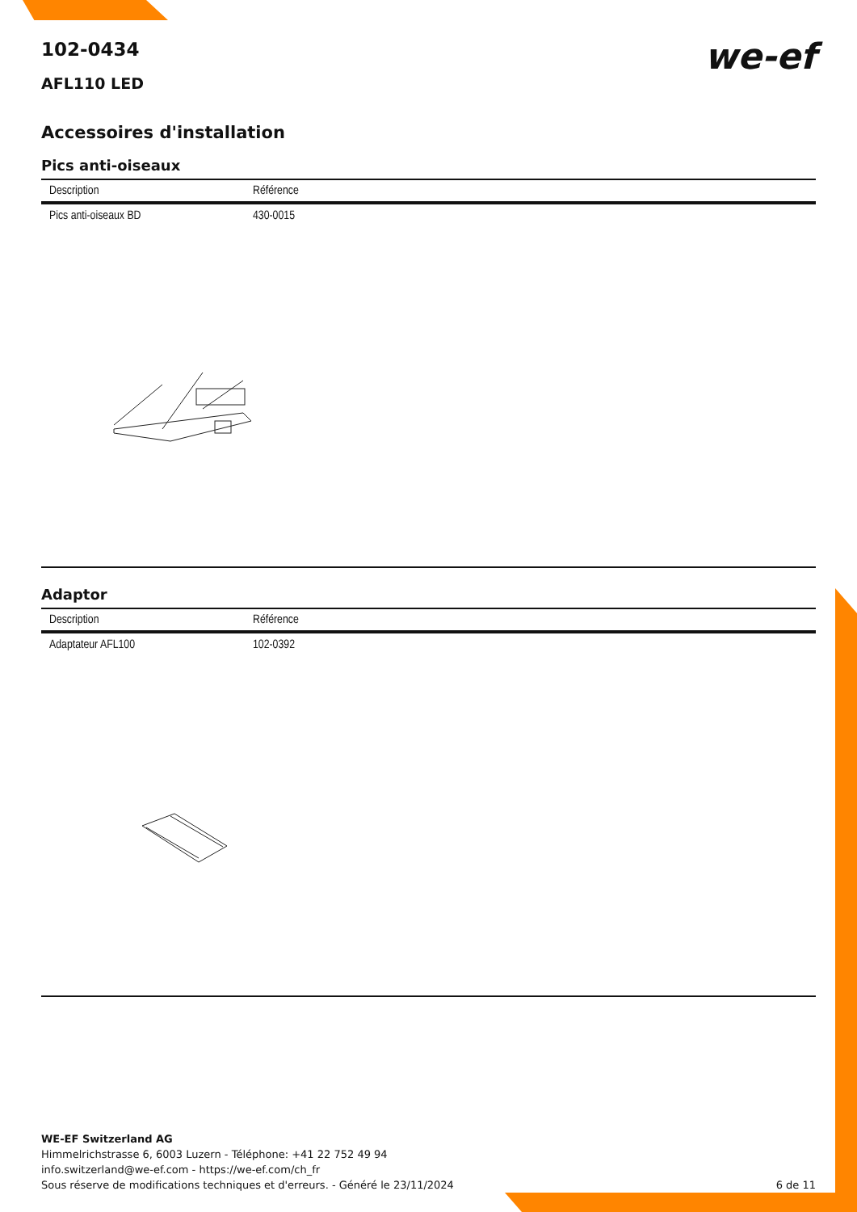102-0434
we-ef
AFL110 LED
Accessoires d'installation
Pics anti-oiseaux
| Description | Référence |
| --- | --- |
| Pics anti-oiseaux BD | 430-0015 |
Adaptor
| Description | Référence |
| --- | --- |
| Adaptateur AFL100 | 102-0392 |
WE-EF Switzerland AG
Himmelrichstrasse 6, 6003 Luzern - Téléphone: +41 22 752 49 94
info.switzerland@we-ef.com - https://we-ef.com/ch_fr
Sous réserve de modifications techniques et d'erreurs. - Généré le 23/11/2024 6 de 11